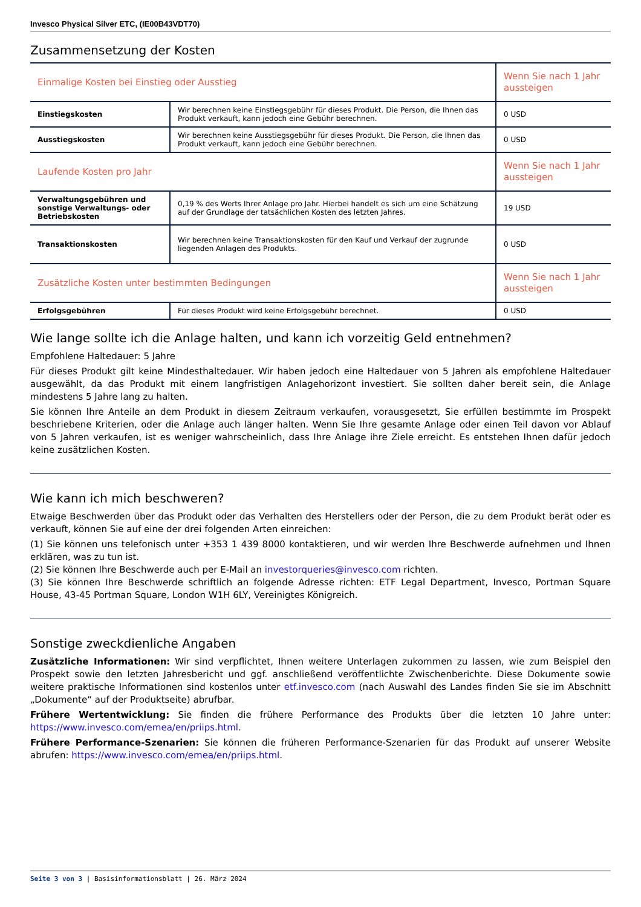Invesco Physical Silver ETC, (IE00B43VDT70)
Zusammensetzung der Kosten
| Einmalige Kosten bei Einstieg oder Ausstieg | | Wenn Sie nach 1 Jahr aussteigen |
| --- | --- | --- |
| Einstiegskosten | Wir berechnen keine Einstiegsgebühr für dieses Produkt. Die Person, die Ihnen das Produkt verkauft, kann jedoch eine Gebühr berechnen. | 0 USD |
| Ausstiegskosten | Wir berechnen keine Ausstiegsgebühr für dieses Produkt. Die Person, die Ihnen das Produkt verkauft, kann jedoch eine Gebühr berechnen. | 0 USD |
| Laufende Kosten pro Jahr | | Wenn Sie nach 1 Jahr aussteigen |
| Verwaltungsgebühren und sonstige Verwaltungs- oder Betriebskosten | 0,19 % des Werts Ihrer Anlage pro Jahr. Hierbei handelt es sich um eine Schätzung auf der Grundlage der tatsächlichen Kosten des letzten Jahres. | 19 USD |
| Transaktionskosten | Wir berechnen keine Transaktionskosten für den Kauf und Verkauf der zugrunde liegenden Anlagen des Produkts. | 0 USD |
| Zusätzliche Kosten unter bestimmten Bedingungen | | Wenn Sie nach 1 Jahr aussteigen |
| Erfolgsgebühren | Für dieses Produkt wird keine Erfolgsgebühr berechnet. | 0 USD |
Wie lange sollte ich die Anlage halten, und kann ich vorzeitig Geld entnehmen?
Empfohlene Haltedauer: 5 Jahre
Für dieses Produkt gilt keine Mindesthaltedauer. Wir haben jedoch eine Haltedauer von 5 Jahren als empfohlene Haltedauer ausgewählt, da das Produkt mit einem langfristigen Anlagehorizont investiert. Sie sollten daher bereit sein, die Anlage mindestens 5 Jahre lang zu halten.
Sie können Ihre Anteile an dem Produkt in diesem Zeitraum verkaufen, vorausgesetzt, Sie erfüllen bestimmte im Prospekt beschriebene Kriterien, oder die Anlage auch länger halten. Wenn Sie Ihre gesamte Anlage oder einen Teil davon vor Ablauf von 5 Jahren verkaufen, ist es weniger wahrscheinlich, dass Ihre Anlage ihre Ziele erreicht. Es entstehen Ihnen dafür jedoch keine zusätzlichen Kosten.
Wie kann ich mich beschweren?
Etwaige Beschwerden über das Produkt oder das Verhalten des Herstellers oder der Person, die zu dem Produkt berät oder es verkauft, können Sie auf eine der drei folgenden Arten einreichen:
(1) Sie können uns telefonisch unter +353 1 439 8000 kontaktieren, und wir werden Ihre Beschwerde aufnehmen und Ihnen erklären, was zu tun ist.
(2) Sie können Ihre Beschwerde auch per E-Mail an investorqueries@invesco.com richten.
(3) Sie können Ihre Beschwerde schriftlich an folgende Adresse richten: ETF Legal Department, Invesco, Portman Square House, 43-45 Portman Square, London W1H 6LY, Vereinigtes Königreich.
Sonstige zweckdienliche Angaben
Zusätzliche Informationen: Wir sind verpflichtet, Ihnen weitere Unterlagen zukommen zu lassen, wie zum Beispiel den Prospekt sowie den letzten Jahresbericht und ggf. anschließend veröffentlichte Zwischenberichte. Diese Dokumente sowie weitere praktische Informationen sind kostenlos unter etf.invesco.com (nach Auswahl des Landes finden Sie sie im Abschnitt „Dokumente“ auf der Produktseite) abrufbar.
Frühere Wertentwicklung: Sie finden die frühere Performance des Produkts über die letzten 10 Jahre unter: https://www.invesco.com/emea/en/priips.html.
Frühere Performance-Szenarien: Sie können die früheren Performance-Szenarien für das Produkt auf unserer Website abrufen: https://www.invesco.com/emea/en/priips.html.
Seite 3 von 3 | Basisinformationsblatt | 26. März 2024